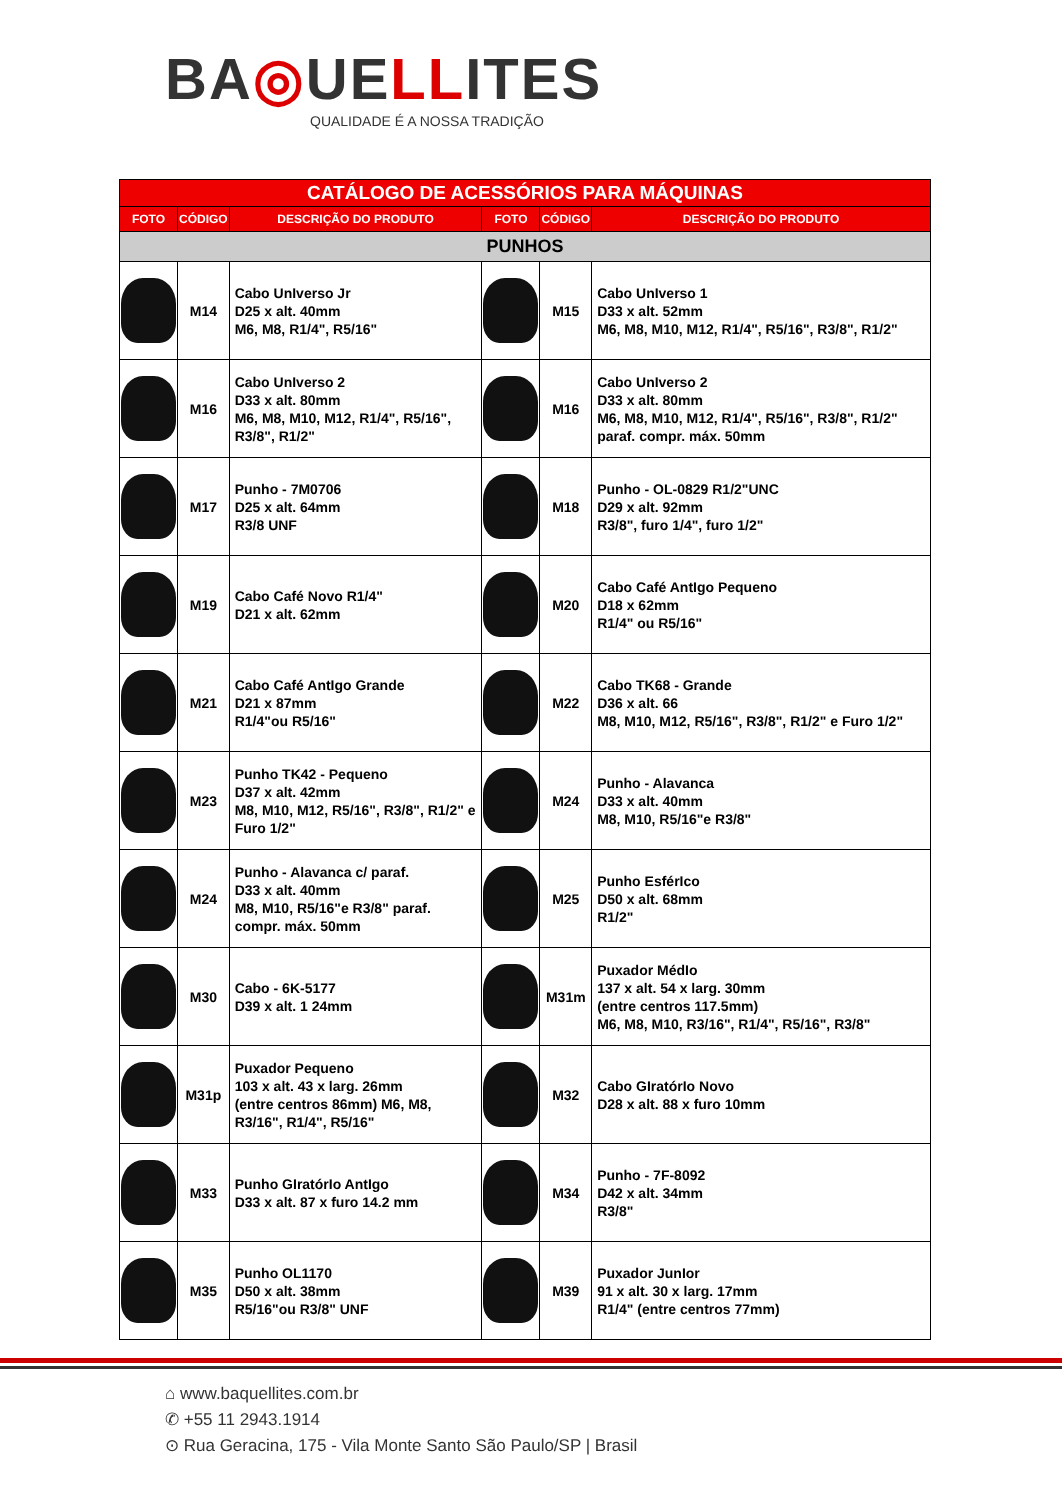BA◎UELLITES
QUALIDADE É A NOSSA TRADIÇÃO
| CATÁLOGO DE ACESSÓRIOS PARA MÁQUINAS | | | | | |
| FOTO | CÓDIGO | DESCRIÇÃO DO PRODUTO | FOTO | CÓDIGO | DESCRIÇÃO DO PRODUTO |
| PUNHOS | | | | | |
| | M14 | Cabo UnIverso Jr D25 x alt. 40mm M6, M8, R1/4", R5/16" | | M15 | Cabo UnIverso 1 D33 x alt. 52mm M6, M8, M10, M12, R1/4", R5/16", R3/8", R1/2" |
| | M16 | Cabo UnIverso 2 D33 x alt. 80mm M6, M8, M10, M12, R1/4", R5/16", R3/8", R1/2" | | M16 | Cabo UnIverso 2 D33 x alt. 80mm M6, M8, M10, M12, R1/4", R5/16", R3/8", R1/2" paraf. compr. máx. 50mm |
| | M17 | Punho - 7M0706 D25 x alt. 64mm R3/8 UNF | | M18 | Punho - OL-0829 R1/2"UNC D29 x alt. 92mm R3/8", furo 1/4", furo 1/2" |
| | M19 | Cabo Café Novo R1/4" D21 x alt. 62mm | | M20 | Cabo Café AntIgo Pequeno D18 x 62mm R1/4" ou R5/16" |
| | M21 | Cabo Café AntIgo Grande D21 x 87mm R1/4"ou R5/16" | | M22 | Cabo TK68 - Grande D36 x alt. 66 M8, M10, M12, R5/16", R3/8", R1/2" e Furo 1/2" |
| | M23 | Punho TK42 - Pequeno D37 x alt. 42mm M8, M10, M12, R5/16", R3/8", R1/2" e Furo 1/2" | | M24 | Punho - Alavanca D33 x alt. 40mm M8, M10, R5/16"e R3/8" |
| | M24 | Punho - Alavanca c/ paraf. D33 x alt. 40mm M8, M10, R5/16"e R3/8" paraf. compr. máx. 50mm | | M25 | Punho EsférIco D50 x alt. 68mm R1/2" |
| | M30 | Cabo - 6K-5177 D39 x alt. 1 24mm | | M31m | Puxador MédIo 137 x alt. 54 x larg. 30mm (entre centros 117.5mm) M6, M8, M10, R3/16", R1/4", R5/16", R3/8" |
| | M31p | Puxador Pequeno 103 x alt. 43 x larg. 26mm (entre centros 86mm) M6, M8, R3/16", R1/4", R5/16" | | M32 | Cabo GIratórIo Novo D28 x alt. 88 x furo 10mm |
| | M33 | Punho GIratórIo AntIgo D33 x alt. 87 x furo 14.2 mm | | M34 | Punho - 7F-8092 D42 x alt. 34mm R3/8" |
| | M35 | Punho OL1170 D50 x alt. 38mm R5/16"ou R3/8" UNF | | M39 | Puxador JunIor 91 x alt. 30 x larg. 17mm R1/4" (entre centros 77mm) |
⌂ www.baquellites.com.br
✆ +55 11 2943.1914
⊙ Rua Geracina, 175 - Vila Monte Santo São Paulo/SP | Brasil